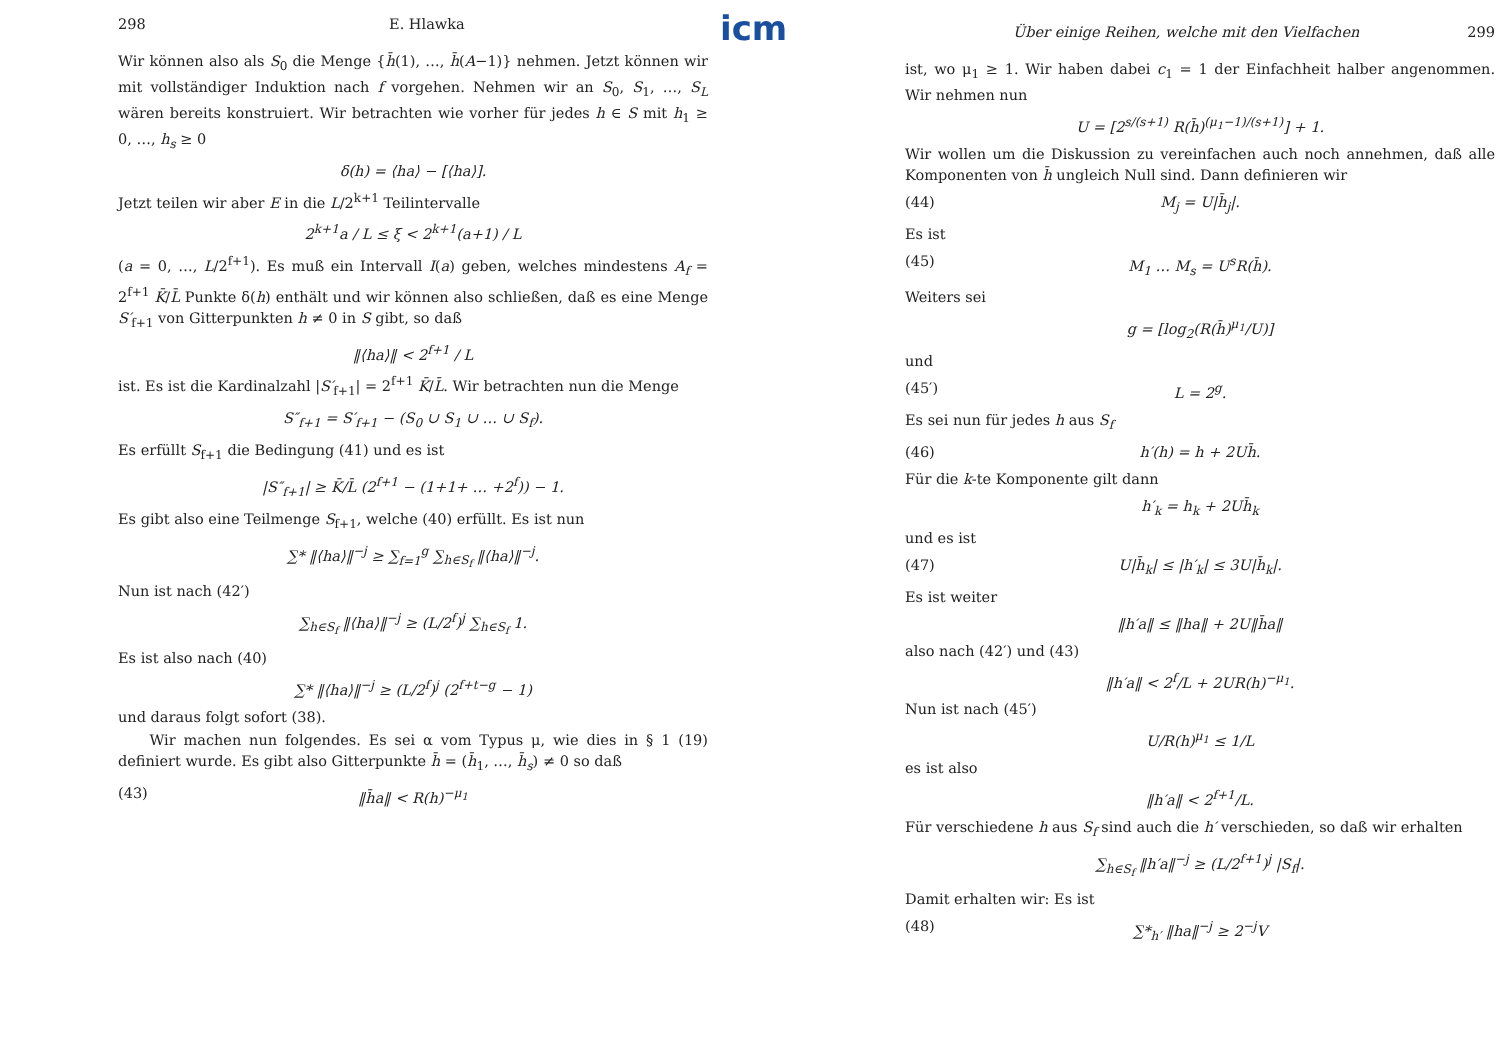298 E. Hlawka
Wir können also als S<sub>0</sub> die Menge {h̄(1), …, h̄(A−1)} nehmen. Jetzt können wir mit vollständiger Induktion nach f vorgehen. Nehmen wir an S<sub>0</sub>, S<sub>1</sub>, …, S<sub>L</sub> wären bereits konstruiert. Wir betrachten wie vorher für jedes h ∈ S mit h<sub>1</sub> ≥ 0, …, h<sub>s</sub> ≥ 0
δ(h) = ⟨ha⟩ − [⟨ha⟩].
Jetzt teilen wir aber E in die L/2<sup>k+1</sup> Teilintervalle
2<sup>k+1</sup>a / L ≤ ξ < 2<sup>k+1</sup>(a+1) / L
(a = 0, …, L/2<sup>f+1</sup>). Es muß ein Intervall I(a) geben, welches mindestens A<sub>f</sub> = 2<sup>f+1</sup> K̄/L̄ Punkte δ(h) enthält und wir können also schließen, daß es eine Menge S′<sub>f+1</sub> von Gitterpunkten h ≠ 0 in S gibt, so daß
‖⟨ha⟩‖ < 2<sup>f+1</sup> / L
ist. Es ist die Kardinalzahl |S′<sub>f+1</sub>| = 2<sup>f+1</sup> K̄/L̄. Wir betrachten nun die Menge
S″<sub>f+1</sub> = S′<sub>f+1</sub> − (S<sub>0</sub> ∪ S<sub>1</sub> ∪ … ∪ S<sub>f</sub>).
Es erfüllt S<sub>f+1</sub> die Bedingung (41) und es ist
|S″<sub>f+1</sub>| ≥ K̄/L̄ (2<sup>f+1</sup> − (1+1+ … +2<sup>f</sup>)) − 1.
Es gibt also eine Teilmenge S<sub>f+1</sub>, welche (40) erfüllt. Es ist nun
∑* ‖⟨ha⟩‖<sup>−j</sup> ≥ ∑<sub>f=1</sub><sup>g</sup> ∑<sub>h∈S<sub>f</sub></sub> ‖⟨ha⟩‖<sup>−j</sup>.
Nun ist nach (42′)
∑<sub>h∈S<sub>f</sub></sub> ‖⟨ha⟩‖<sup>−j</sup> ≥ (L/2<sup>f</sup>)<sup>j</sup> ∑<sub>h∈S<sub>f</sub></sub> 1.
Es ist also nach (40)
∑* ‖⟨ha⟩‖<sup>−j</sup> ≥ (L/2<sup>f</sup>)<sup>j</sup> (2<sup>f+t−g</sup> − 1)
und daraus folgt sofort (38).
Wir machen nun folgendes. Es sei α vom Typus μ, wie dies in § 1 (19) definiert wurde. Es gibt also Gitterpunkte h̄ = (h̄<sub>1</sub>, …, h̄<sub>s</sub>) ≠ 0 so daß
(43) ‖h̄a‖ < R(h)<sup>−μ<sub>1</sub></sup>
icm
Über einige Reihen, welche mit den Vielfachen 299
ist, wo μ<sub>1</sub> ≥ 1. Wir haben dabei c<sub>1</sub> = 1 der Einfachheit halber angenommen. Wir nehmen nun
U = [2<sup>s/(s+1)</sup> R(h̄)<sup>(μ<sub>1</sub>−1)/(s+1)</sup>] + 1.
Wir wollen um die Diskussion zu vereinfachen auch noch annehmen, daß alle Komponenten von h̄ ungleich Null sind. Dann definieren wir
(44) M<sub>j</sub> = U|h̄<sub>j</sub>|.
Es ist
(45) M<sub>1</sub> … M<sub>s</sub> = U<sup>s</sup>R(h̄).
Weiters sei
g = [log<sub>2</sub>(R(h̄)<sup>μ<sub>1</sub></sup>/U)]
und
(45′) L = 2<sup>g</sup>.
Es sei nun für jedes h aus S<sub>f</sub>
(46) h′(h) = h + 2Uh̄.
Für die k-te Komponente gilt dann
h′<sub>k</sub> = h<sub>k</sub> + 2Uh̄<sub>k</sub>
und es ist
(47) U|h̄<sub>k</sub>| ≤ |h′<sub>k</sub>| ≤ 3U|h̄<sub>k</sub>|.
Es ist weiter
‖h′a‖ ≤ ‖ha‖ + 2U‖h̄a‖
also nach (42′) und (43)
‖h′a‖ < 2<sup>f</sup>/L + 2UR(h)<sup>−μ<sub>1</sub></sup>.
Nun ist nach (45′)
U/R(h)<sup>μ<sub>1</sub></sup> ≤ 1/L
es ist also
‖h′a‖ < 2<sup>f+1</sup>/L.
Für verschiedene h aus S<sub>f</sub> sind auch die h′ verschieden, so daß wir erhalten
∑<sub>h∈S<sub>f</sub></sub> ‖h′a‖<sup>−j</sup> ≥ (L/2<sup>f+1</sup>)<sup>j</sup> |S<sub>f</sub>|.
Damit erhalten wir: Es ist
(48) ∑*<sub>h′</sub> ‖ha‖<sup>−j</sup> ≥ 2<sup>−j</sup>V